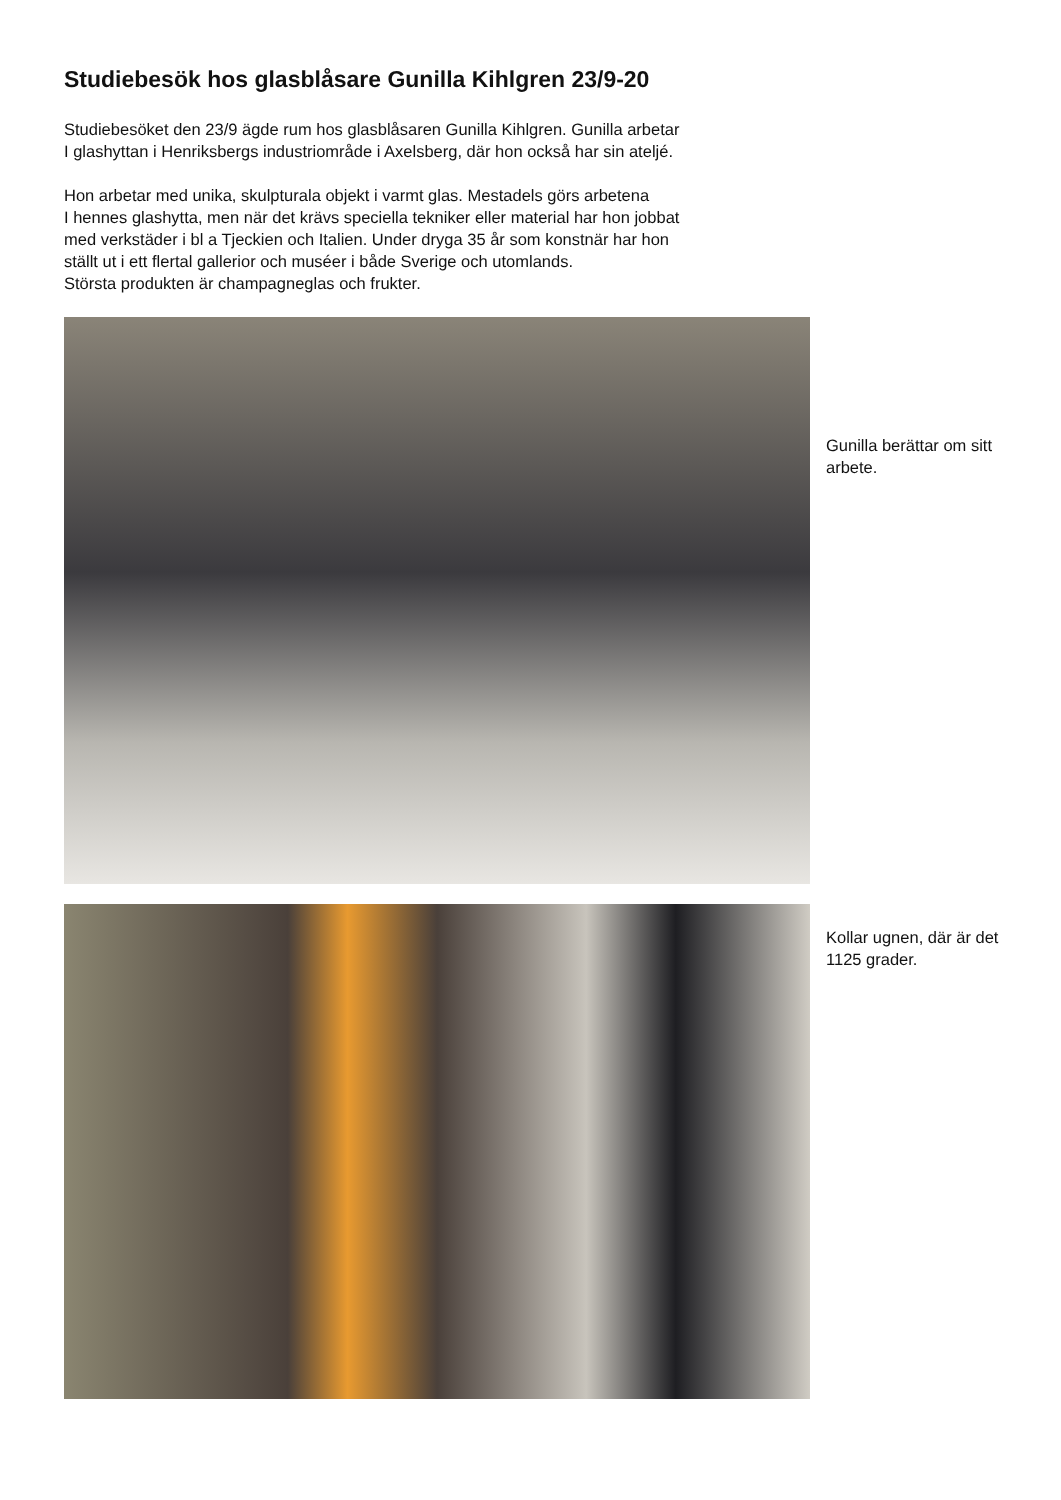Studiebesök hos glasblåsare Gunilla Kihlgren 23/9-20
Studiebesöket den 23/9 ägde rum hos glasblåsaren Gunilla Kihlgren. Gunilla arbetar
I glashyttan i Henriksbergs industriområde i Axelsberg, där hon också har sin ateljé.
Hon arbetar med unika, skulpturala objekt i varmt glas. Mestadels görs arbetena
I hennes glashytta, men när det krävs speciella tekniker eller material har hon jobbat
med verkstäder i bl a Tjeckien och Italien. Under dryga 35 år som konstnär har hon
ställt ut i ett flertal gallerior och muséer i både Sverige och utomlands.
Största produkten är champagneglas och frukter.
Gunilla berättar om sitt arbete.
Kollar ugnen, där är det 1125 grader.